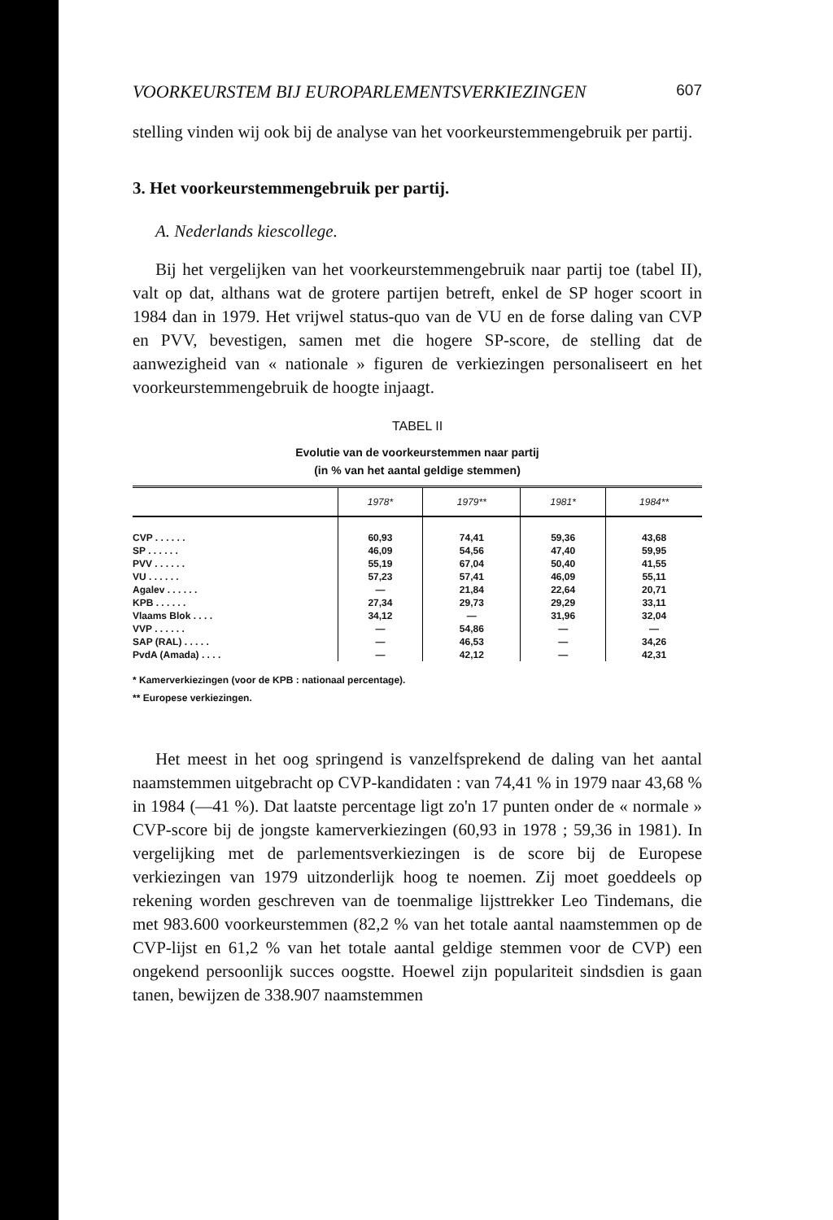VOORKEURSTEM BIJ EUROPARLEMENTSVERKIEZINGEN 607
stelling vinden wij ook bij de analyse van het voorkeurstemmengebruik per partij.
3. Het voorkeurstemmengebruik per partij.
A. Nederlands kiescollege.
Bij het vergelijken van het voorkeurstemmengebruik naar partij toe (tabel II), valt op dat, althans wat de grotere partijen betreft, enkel de SP hoger scoort in 1984 dan in 1979. Het vrijwel status-quo van de VU en de forse daling van CVP en PVV, bevestigen, samen met die hogere SP-score, de stelling dat de aanwezigheid van « nationale » figuren de verkiezingen personaliseert en het voorkeurstemmengebruik de hoogte injaagt.
TABEL II
Evolutie van de voorkeurstemmen naar partij
(in % van het aantal geldige stemmen)
| | 1978* | 1979** | 1981* | 1984** |
| --- | --- | --- | --- | --- |
| CVP . . . . . . | 60,93 | 74,41 | 59,36 | 43,68 |
| SP . . . . . . | 46,09 | 54,56 | 47,40 | 59,95 |
| PVV . . . . . . | 55,19 | 67,04 | 50,40 | 41,55 |
| VU . . . . . . | 57,23 | 57,41 | 46,09 | 55,11 |
| Agalev . . . . . . | — | 21,84 | 22,64 | 20,71 |
| KPB . . . . . . | 27,34 | 29,73 | 29,29 | 33,11 |
| Vlaams Blok . . . . | 34,12 | — | 31,96 | 32,04 |
| VVP . . . . . . | — | 54,86 | — | — |
| SAP (RAL) . . . . . | — | 46,53 | — | 34,26 |
| PvdA (Amada) . . . . | — | 42,12 | — | 42,31 |
* Kamerverkiezingen (voor de KPB : nationaal percentage).
** Europese verkiezingen.
Het meest in het oog springend is vanzelfsprekend de daling van het aantal naamstemmen uitgebracht op CVP-kandidaten : van 74,41 % in 1979 naar 43,68 % in 1984 (—41 %). Dat laatste percentage ligt zo'n 17 punten onder de « normale » CVP-score bij de jongste kamerverkiezingen (60,93 in 1978 ; 59,36 in 1981). In vergelijking met de parlementsverkiezingen is de score bij de Europese verkiezingen van 1979 uitzonderlijk hoog te noemen. Zij moet goeddeels op rekening worden geschreven van de toenmalige lijsttrekker Leo Tindemans, die met 983.600 voorkeurstemmen (82,2 % van het totale aantal naamstemmen op de CVP-lijst en 61,2 % van het totale aantal geldige stemmen voor de CVP) een ongekend persoonlijk succes oogstte. Hoewel zijn populariteit sindsdien is gaan tanen, bewijzen de 338.907 naamstemmen